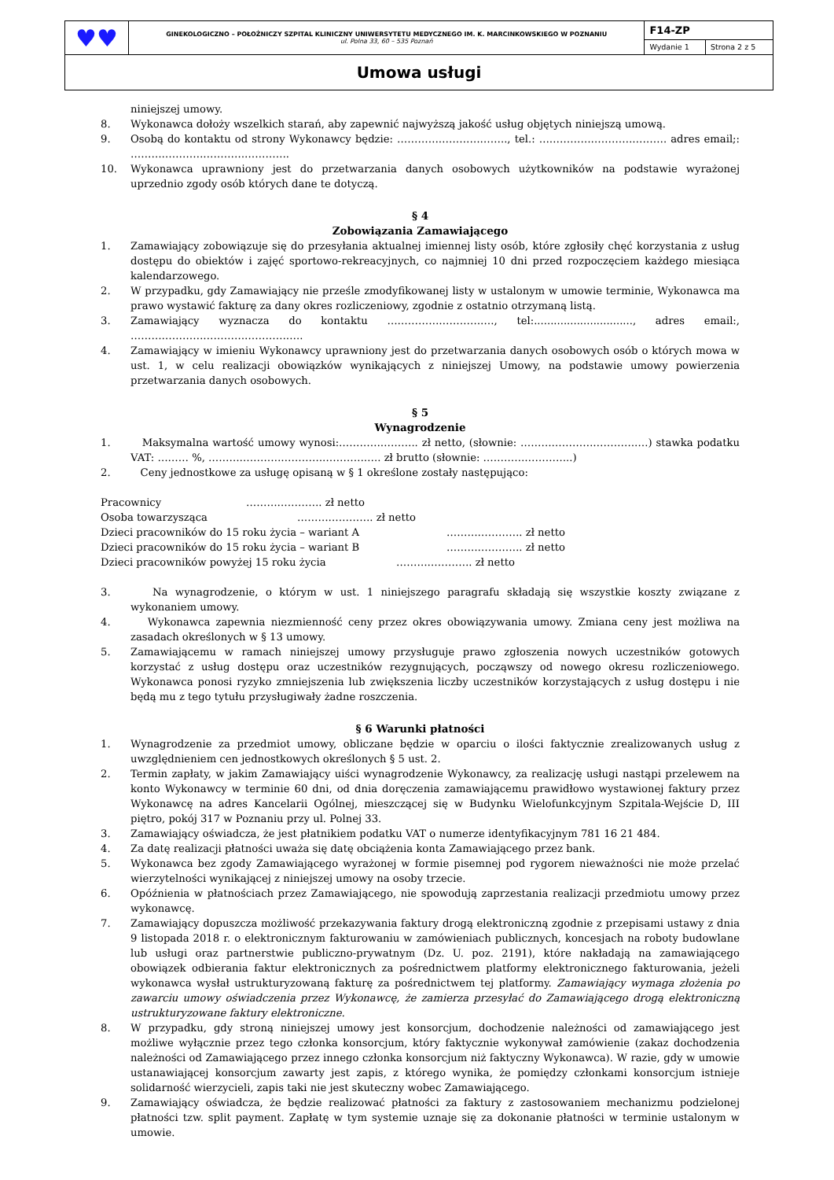| ♥♥ | GINEKOLOGICZNO – POŁOŻNICZY SZPITAL KLINICZNY UNIWERSYTETU MEDYCZNEGO IM. K. MARCINKOWSKIEGO W POZNANIU ul. Polna 33, 60 – 535 Poznań | F14-ZP | |
| | | Wydanie 1 | Strona 2 z 5 |
| Umowa usługi | | | |
niniejszej umowy.
8. Wykonawca dołoży wszelkich starań, aby zapewnić najwyższą jakość usług objętych niniejszą umową.
9. Osobą do kontaktu od strony Wykonawcy będzie: ………………………….., tel.: ………………………………. adres email;: ……………………………………….
10. Wykonawca uprawniony jest do przetwarzania danych osobowych użytkowników na podstawie wyrażonej uprzednio zgody osób których dane te dotyczą.
§ 4
Zobowiązania Zamawiającego
1. Zamawiający zobowiązuje się do przesyłania aktualnej imiennej listy osób, które zgłosiły chęć korzystania z usług dostępu do obiektów i zajęć sportowo-rekreacyjnych, co najmniej 10 dni przed rozpoczęciem każdego miesiąca kalendarzowego.
2. W przypadku, gdy Zamawiający nie prześle zmodyfikowanej listy w ustalonym w umowie terminie, Wykonawca ma prawo wystawić fakturę za dany okres rozliczeniowy, zgodnie z ostatnio otrzymaną listą.
3. Zamawiający wyznacza do kontaktu …………………………., tel:.............................., adres email:, …………………………………………..
4. Zamawiający w imieniu Wykonawcy uprawniony jest do przetwarzania danych osobowych osób o których mowa w ust. 1, w celu realizacji obowiązków wynikających z niniejszej Umowy, na podstawie umowy powierzenia przetwarzania danych osobowych.
§ 5
Wynagrodzenie
1. Maksymalna wartość umowy wynosi:………………….. zł netto, (słownie: ……………………………….) stawka podatku VAT: ……… %, ………………………………………….. zł brutto (słownie: ……………………..)
2. Ceny jednostkowe za usługę opisaną w § 1 określone zostały następująco:
Pracownicy …………………. zł netto
Osoba towarzysząca …………………. zł netto
Dzieci pracowników do 15 roku życia – wariant A …………………. zł netto
Dzieci pracowników do 15 roku życia – wariant B …………………. zł netto
Dzieci pracowników powyżej 15 roku życia …………………. zł netto
3. Na wynagrodzenie, o którym w ust. 1 niniejszego paragrafu składają się wszystkie koszty związane z wykonaniem umowy.
4. Wykonawca zapewnia niezmienność ceny przez okres obowiązywania umowy. Zmiana ceny jest możliwa na zasadach określonych w § 13 umowy.
5. Zamawiającemu w ramach niniejszej umowy przysługuje prawo zgłoszenia nowych uczestników gotowych korzystać z usług dostępu oraz uczestników rezygnujących, począwszy od nowego okresu rozliczeniowego. Wykonawca ponosi ryzyko zmniejszenia lub zwiększenia liczby uczestników korzystających z usług dostępu i nie będą mu z tego tytułu przysługiwały żadne roszczenia.
§ 6 Warunki płatności
1. Wynagrodzenie za przedmiot umowy, obliczane będzie w oparciu o ilości faktycznie zrealizowanych usług z uwzględnieniem cen jednostkowych określonych § 5 ust. 2.
2. Termin zapłaty, w jakim Zamawiający uiści wynagrodzenie Wykonawcy, za realizację usługi nastąpi przelewem na konto Wykonawcy w terminie 60 dni, od dnia doręczenia zamawiającemu prawidłowo wystawionej faktury przez Wykonawcę na adres Kancelarii Ogólnej, mieszczącej się w Budynku Wielofunkcyjnym Szpitala-Wejście D, III piętro, pokój 317 w Poznaniu przy ul. Polnej 33.
3. Zamawiający oświadcza, że jest płatnikiem podatku VAT o numerze identyfikacyjnym 781 16 21 484.
4. Za datę realizacji płatności uważa się datę obciążenia konta Zamawiającego przez bank.
5. Wykonawca bez zgody Zamawiającego wyrażonej w formie pisemnej pod rygorem nieważności nie może przelać wierzytelności wynikającej z niniejszej umowy na osoby trzecie.
6. Opóźnienia w płatnościach przez Zamawiającego, nie spowodują zaprzestania realizacji przedmiotu umowy przez wykonawcę.
7. Zamawiający dopuszcza możliwość przekazywania faktury drogą elektroniczną zgodnie z przepisami ustawy z dnia 9 listopada 2018 r. o elektronicznym fakturowaniu w zamówieniach publicznych, koncesjach na roboty budowlane lub usługi oraz partnerstwie publiczno-prywatnym (Dz. U. poz. 2191), które nakładają na zamawiającego obowiązek odbierania faktur elektronicznych za pośrednictwem platformy elektronicznego fakturowania, jeżeli wykonawca wysłał ustrukturyzowaną fakturę za pośrednictwem tej platformy. Zamawiający wymaga złożenia po zawarciu umowy oświadczenia przez Wykonawcę, że zamierza przesyłać do Zamawiającego drogą elektroniczną ustrukturyzowane faktury elektroniczne.
8. W przypadku, gdy stroną niniejszej umowy jest konsorcjum, dochodzenie należności od zamawiającego jest możliwe wyłącznie przez tego członka konsorcjum, który faktycznie wykonywał zamówienie (zakaz dochodzenia należności od Zamawiającego przez innego członka konsorcjum niż faktyczny Wykonawca). W razie, gdy w umowie ustanawiającej konsorcjum zawarty jest zapis, z którego wynika, że pomiędzy członkami konsorcjum istnieje solidarność wierzycieli, zapis taki nie jest skuteczny wobec Zamawiającego.
9. Zamawiający oświadcza, że będzie realizować płatności za faktury z zastosowaniem mechanizmu podzielonej płatności tzw. split payment. Zapłatę w tym systemie uznaje się za dokonanie płatności w terminie ustalonym w umowie.